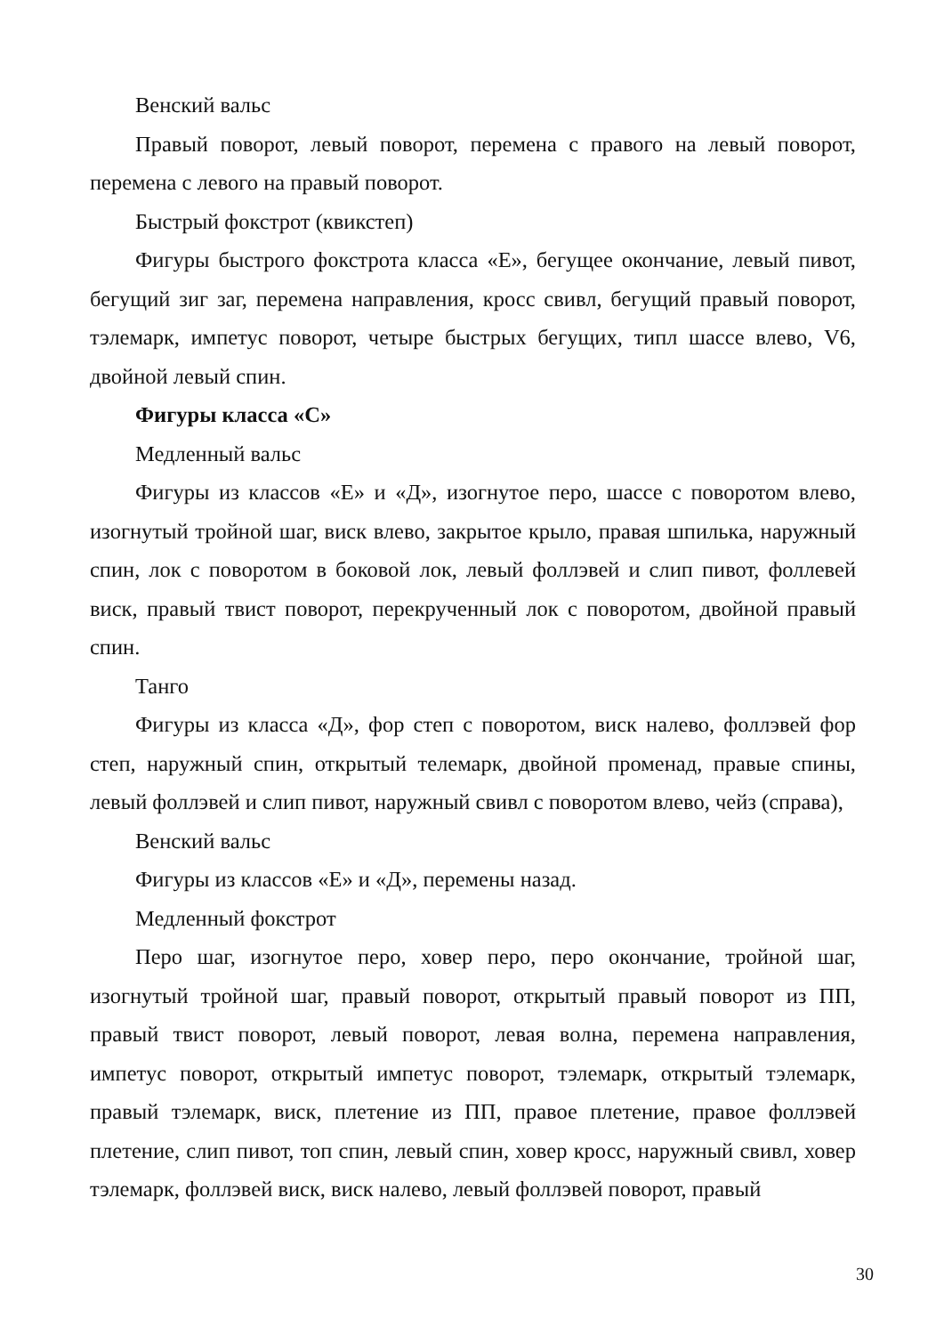Венский вальс
Правый поворот, левый поворот, перемена с правого на левый поворот, перемена с левого на правый поворот.
Быстрый фокстрот (квикстеп)
Фигуры быстрого фокстрота класса «Е», бегущее окончание, левый пивот, бегущий зиг заг, перемена направления, кросс свивл, бегущий правый поворот, тэлемарк, импетус поворот, четыре быстрых бегущих, типл шассе влево, V6, двойной левый спин.
Фигуры класса «С»
Медленный вальс
Фигуры из классов «Е» и «Д», изогнутое перо, шассе с поворотом влево, изогнутый тройной шаг, виск влево, закрытое крыло, правая шпилька, наружный спин, лок с поворотом в боковой лок, левый фоллэвей и слип пивот, фоллевей виск, правый твист поворот, перекрученный лок с поворотом, двойной правый спин.
Танго
Фигуры из класса «Д», фор степ с поворотом, виск налево, фоллэвей фор степ, наружный спин, открытый телемарк, двойной променад, правые спины, левый фоллэвей и слип пивот, наружный свивл с поворотом влево, чейз (справа),
Венский вальс
Фигуры из классов «Е» и «Д», перемены назад.
Медленный фокстрот
Перо шаг, изогнутое перо, ховер перо, перо окончание, тройной шаг, изогнутый тройной шаг, правый поворот, открытый правый поворот из ПП, правый твист поворот, левый поворот, левая волна, перемена направления, импетус поворот, открытый импетус поворот, тэлемарк, открытый тэлемарк, правый тэлемарк, виск, плетение из ПП, правое плетение, правое фоллэвей плетение, слип пивот, топ спин, левый спин, ховер кросс, наружный свивл, ховер тэлемарк, фоллэвей виск, виск налево, левый фоллэвей поворот, правый
30